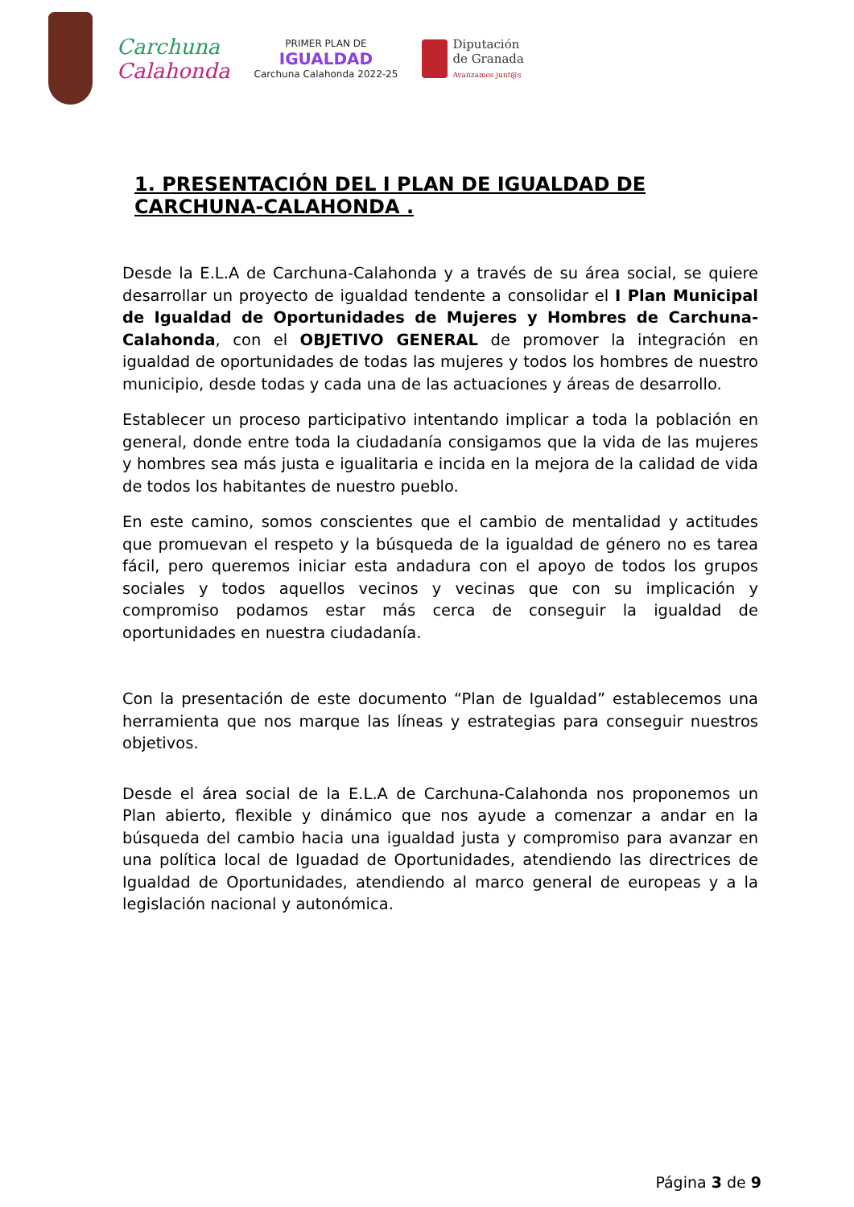Carchuna
Calahonda
PRIMER PLAN DE
IGUALDAD
Carchuna Calahonda 2022-25
Diputación
de Granada
Avanzamos junt@s
1. PRESENTACIÓN DEL I PLAN DE IGUALDAD DE CARCHUNA-CALAHONDA .
Desde la E.L.A de Carchuna-Calahonda y a través de su área social, se quiere desarrollar un proyecto de igualdad tendente a consolidar el I Plan Municipal de Igualdad de Oportunidades de Mujeres y Hombres de Carchuna-Calahonda, con el OBJETIVO GENERAL de promover la integración en igualdad de oportunidades de todas las mujeres y todos los hombres de nuestro municipio, desde todas y cada una de las actuaciones y áreas de desarrollo.
Establecer un proceso participativo intentando implicar a toda la población en general, donde entre toda la ciudadanía consigamos que la vida de las mujeres y hombres sea más justa e igualitaria e incida en la mejora de la calidad de vida de todos los habitantes de nuestro pueblo.
En este camino, somos conscientes que el cambio de mentalidad y actitudes que promuevan el respeto y la búsqueda de la igualdad de género no es tarea fácil, pero queremos iniciar esta andadura con el apoyo de todos los grupos sociales y todos aquellos vecinos y vecinas que con su implicación y compromiso podamos estar más cerca de conseguir la igualdad de oportunidades en nuestra ciudadanía.
Con la presentación de este documento “Plan de Igualdad” establecemos una herramienta que nos marque las líneas y estrategias para conseguir nuestros objetivos.
Desde el área social de la E.L.A de Carchuna-Calahonda nos proponemos un Plan abierto, flexible y dinámico que nos ayude a comenzar a andar en la búsqueda del cambio hacia una igualdad justa y compromiso para avanzar en una política local de Iguadad de Oportunidades, atendiendo las directrices de Igualdad de Oportunidades, atendiendo al marco general de europeas y a la legislación nacional y autonómica.
Página 3 de 9